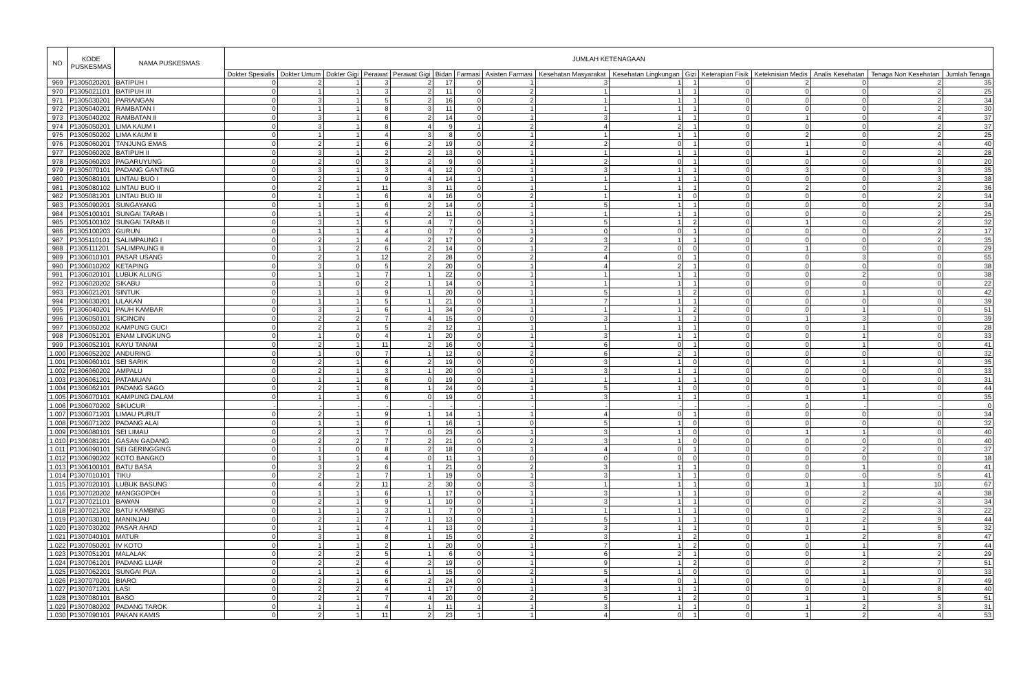| NO | KODE PUSKESMAS | NAMA PUSKESMAS | JUMLAH KETENAGAAN | | | | | | | | | | | | | | | |
| --- | --- | --- | --- | --- | --- | --- | --- | --- | --- | --- | --- | --- | --- | --- | --- | --- | --- | --- |
| | | | Dokter Spesialis | Dokter Umum | Dokter Gigi | Perawat | Perawat Gigi | Bidan | Farmasi | Asisten Farmasi | Kesehatan Masyarakat | Kesehatan Lingkungan | Gizi | Keterapian Fisik | Keteknisian Medis | Analis Kesehatan | Tenaga Non Kesehatan | Jumlah Tenaga |
| 969 | P1305020201 | BATIPUH I | 0 | 2 | 1 | 3 | 2 | 17 | 0 | 1 | 3 | 1 | 1 | 0 | 2 | 0 | 2 | 35 |
| 970 | P1305021101 | BATIPUH III | 0 | 1 | 1 | 3 | 2 | 11 | 0 | 2 | 1 | 1 | 1 | 0 | 0 | 0 | 2 | 25 |
| 971 | P1305030201 | PARIANGAN | 0 | 3 | 1 | 5 | 2 | 16 | 0 | 2 | 1 | 1 | 1 | 0 | 0 | 0 | 2 | 34 |
| 972 | P1305040201 | RAMBATAN I | 0 | 1 | 1 | 8 | 3 | 11 | 0 | 1 | 1 | 1 | 1 | 0 | 0 | 0 | 2 | 30 |
| 973 | P1305040202 | RAMBATAN II | 0 | 3 | 1 | 6 | 2 | 14 | 0 | 1 | 3 | 1 | 1 | 0 | 1 | 0 | 4 | 37 |
| 974 | P1305050201 | LIMA KAUM I | 0 | 3 | 1 | 8 | 4 | 9 | 1 | 2 | 4 | 2 | 1 | 0 | 0 | 0 | 2 | 37 |
| 975 | P1305050202 | LIMA KAUM II | 0 | 1 | 1 | 4 | 3 | 8 | 0 | 1 | 1 | 1 | 1 | 0 | 2 | 0 | 2 | 25 |
| 976 | P1305060201 | TANJUNG EMAS | 0 | 2 | 1 | 6 | 2 | 19 | 0 | 2 | 2 | 0 | 1 | 0 | 1 | 0 | 4 | 40 |
| 977 | P1305060202 | BATIPUH II | 0 | 3 | 1 | 2 | 2 | 13 | 0 | 1 | 1 | 1 | 1 | 0 | 1 | 0 | 2 | 28 |
| 978 | P1305060203 | PAGARUYUNG | 0 | 2 | 0 | 3 | 2 | 9 | 0 | 1 | 2 | 0 | 1 | 0 | 0 | 0 | 0 | 20 |
| 979 | P1305070101 | PADANG GANTING | 0 | 3 | 1 | 3 | 4 | 12 | 0 | 1 | 3 | 1 | 1 | 0 | 3 | 0 | 3 | 35 |
| 980 | P1305080101 | LINTAU BUO I | 0 | 2 | 1 | 9 | 4 | 14 | 1 | 1 | 1 | 1 | 1 | 0 | 0 | 0 | 3 | 38 |
| 981 | P1305080102 | LINTAU BUO II | 0 | 2 | 1 | 11 | 3 | 11 | 0 | 1 | 1 | 1 | 1 | 0 | 2 | 0 | 2 | 36 |
| 982 | P1305081201 | LINTAU BUO III | 0 | 1 | 1 | 6 | 4 | 16 | 0 | 2 | 1 | 1 | 0 | 0 | 0 | 0 | 2 | 34 |
| 983 | P1305090201 | SUNGAYANG | 0 | 1 | 1 | 6 | 2 | 14 | 0 | 1 | 5 | 1 | 1 | 0 | 0 | 0 | 2 | 34 |
| 984 | P1305100101 | SUNGAI TARAB I | 0 | 1 | 1 | 4 | 2 | 11 | 0 | 1 | 1 | 1 | 1 | 0 | 0 | 0 | 2 | 25 |
| 985 | P1305100102 | SUNGAI TARAB II | 0 | 3 | 1 | 5 | 4 | 7 | 0 | 1 | 5 | 1 | 2 | 0 | 1 | 0 | 2 | 32 |
| 986 | P1305100203 | GURUN | 0 | 1 | 1 | 4 | 0 | 7 | 0 | 1 | 0 | 0 | 1 | 0 | 0 | 0 | 2 | 17 |
| 987 | P1305110101 | SALIMPAUNG I | 0 | 2 | 1 | 4 | 2 | 17 | 0 | 2 | 3 | 1 | 1 | 0 | 0 | 0 | 2 | 35 |
| 988 | P1305111201 | SALIMPAUNG II | 0 | 1 | 2 | 6 | 2 | 14 | 0 | 1 | 2 | 0 | 0 | 0 | 1 | 0 | 0 | 29 |
| 989 | P1306010101 | PASAR USANG | 0 | 2 | 1 | 12 | 2 | 28 | 0 | 2 | 4 | 0 | 1 | 0 | 0 | 3 | 0 | 55 |
| 990 | P1306010202 | KETAPING | 0 | 3 | 0 | 5 | 2 | 20 | 0 | 1 | 4 | 2 | 1 | 0 | 0 | 0 | 0 | 38 |
| 991 | P1306020101 | LUBUK ALUNG | 0 | 1 | 1 | 7 | 1 | 22 | 0 | 1 | 1 | 1 | 1 | 0 | 0 | 2 | 0 | 38 |
| 992 | P1306020202 | SIKABU | 0 | 1 | 0 | 2 | 1 | 14 | 0 | 1 | 1 | 1 | 1 | 0 | 0 | 0 | 0 | 22 |
| 993 | P1306021201 | SINTUK | 0 | 1 | 1 | 9 | 1 | 20 | 0 | 1 | 5 | 1 | 2 | 0 | 0 | 1 | 0 | 42 |
| 994 | P1306030201 | ULAKAN | 0 | 1 | 1 | 5 | 1 | 21 | 0 | 1 | 7 | 1 | 1 | 0 | 0 | 0 | 0 | 39 |
| 995 | P1306040201 | PAUH KAMBAR | 0 | 3 | 1 | 6 | 1 | 34 | 0 | 1 | 1 | 1 | 2 | 0 | 0 | 1 | 0 | 51 |
| 996 | P1306050101 | SICINCIN | 0 | 2 | 2 | 7 | 4 | 15 | 0 | 0 | 3 | 1 | 1 | 0 | 1 | 3 | 0 | 39 |
| 997 | P1306050202 | KAMPUNG GUCI | 0 | 2 | 1 | 5 | 2 | 12 | 1 | 1 | 1 | 1 | 1 | 0 | 0 | 1 | 0 | 28 |
| 998 | P1306051201 | ENAM LINGKUNG | 0 | 1 | 0 | 4 | 1 | 20 | 0 | 1 | 3 | 1 | 1 | 0 | 0 | 1 | 0 | 33 |
| 999 | P1306052101 | KAYU TANAM | 0 | 2 | 1 | 11 | 2 | 16 | 0 | 1 | 6 | 0 | 1 | 0 | 0 | 1 | 0 | 41 |
| 1.000 | P1306052202 | ANDURING | 0 | 1 | 0 | 7 | 1 | 12 | 0 | 2 | 6 | 2 | 1 | 0 | 0 | 0 | 0 | 32 |
| 1.001 | P1306060101 | SEI SARIK | 0 | 2 | 1 | 6 | 2 | 19 | 0 | 0 | 3 | 1 | 0 | 0 | 0 | 1 | 0 | 35 |
| 1.002 | P1306060202 | AMPALU | 0 | 2 | 1 | 3 | 1 | 20 | 0 | 1 | 3 | 1 | 1 | 0 | 0 | 0 | 0 | 33 |
| 1.003 | P1306061201 | PATAMUAN | 0 | 1 | 1 | 6 | 0 | 19 | 0 | 1 | 1 | 1 | 1 | 0 | 0 | 0 | 0 | 31 |
| 1.004 | P1306062101 | PADANG SAGO | 0 | 2 | 1 | 8 | 1 | 24 | 0 | 1 | 5 | 1 | 0 | 0 | 0 | 1 | 0 | 44 |
| 1.005 | P1306070101 | KAMPUNG DALAM | 0 | 1 | 1 | 6 | 0 | 19 | 0 | 1 | 3 | 1 | 1 | 0 | 1 | 1 | 0 | 35 |
| 1.006 | P1306070202 | SIKUCUR | - | - | - | - | - | - | - | - | - | - | - | - | 0 | - | - | 0 |
| 1.007 | P1306071201 | LIMAU PURUT | 0 | 2 | 1 | 9 | 1 | 14 | 1 | 1 | 4 | 0 | 1 | 0 | 0 | 0 | 0 | 34 |
| 1.008 | P1306071202 | PADANG ALAI | 0 | 1 | 1 | 6 | 1 | 16 | 1 | 0 | 5 | 1 | 0 | 0 | 0 | 0 | 0 | 32 |
| 1.009 | P1306080101 | SEI LIMAU | 0 | 2 | 1 | 7 | 0 | 23 | 0 | 1 | 3 | 1 | 0 | 0 | 1 | 1 | 0 | 40 |
| 1.010 | P1306081201 | GASAN GADANG | 0 | 2 | 2 | 7 | 2 | 21 | 0 | 2 | 3 | 1 | 0 | 0 | 0 | 0 | 0 | 40 |
| 1.011 | P1306090101 | SEI GERINGGING | 0 | 1 | 0 | 8 | 2 | 18 | 0 | 1 | 4 | 0 | 1 | 0 | 0 | 2 | 0 | 37 |
| 1.012 | P1306090202 | KOTO BANGKO | 0 | 1 | 1 | 4 | 0 | 11 | 1 | 0 | 0 | 0 | 0 | 0 | 0 | 0 | 0 | 18 |
| 1.013 | P1306100101 | BATU BASA | 0 | 3 | 2 | 6 | 1 | 21 | 0 | 2 | 3 | 1 | 1 | 0 | 0 | 1 | 0 | 41 |
| 1.014 | P1307010101 | TIKU | 0 | 2 | 1 | 7 | 1 | 19 | 0 | 1 | 3 | 1 | 1 | 0 | 0 | 0 | 5 | 41 |
| 1.015 | P1307020101 | LUBUK BASUNG | 0 | 4 | 2 | 11 | 2 | 30 | 0 | 3 | 1 | 1 | 1 | 0 | 1 | 1 | 10 | 67 |
| 1.016 | P1307020202 | MANGGOPOH | 0 | 1 | 1 | 6 | 1 | 17 | 0 | 1 | 3 | 1 | 1 | 0 | 0 | 2 | 4 | 38 |
| 1.017 | P1307021101 | BAWAN | 0 | 2 | 1 | 9 | 1 | 10 | 0 | 1 | 3 | 1 | 1 | 0 | 0 | 2 | 3 | 34 |
| 1.018 | P1307021202 | BATU KAMBING | 0 | 1 | 1 | 3 | 1 | 7 | 0 | 1 | 1 | 1 | 1 | 0 | 0 | 2 | 3 | 22 |
| 1.019 | P1307030101 | MANINJAU | 0 | 2 | 1 | 7 | 1 | 13 | 0 | 1 | 5 | 1 | 1 | 0 | 1 | 2 | 9 | 44 |
| 1.020 | P1307030202 | PASAR AHAD | 0 | 1 | 1 | 4 | 1 | 13 | 0 | 1 | 3 | 1 | 1 | 0 | 0 | 1 | 5 | 32 |
| 1.021 | P1307040101 | MATUR | 0 | 3 | 1 | 8 | 1 | 15 | 0 | 2 | 3 | 1 | 2 | 0 | 1 | 2 | 8 | 47 |
| 1.022 | P1307050201 | IV KOTO | 0 | 1 | 1 | 2 | 1 | 20 | 0 | 1 | 7 | 1 | 2 | 0 | 0 | 1 | 7 | 44 |
| 1.023 | P1307051201 | MALALAK | 0 | 2 | 2 | 5 | 1 | 6 | 0 | 1 | 6 | 2 | 1 | 0 | 0 | 1 | 2 | 29 |
| 1.024 | P1307061201 | PADANG LUAR | 0 | 2 | 2 | 4 | 2 | 19 | 0 | 1 | 9 | 1 | 2 | 0 | 0 | 2 | 7 | 51 |
| 1.025 | P1307062201 | SUNGAI PUA | 0 | 1 | 1 | 6 | 1 | 15 | 0 | 2 | 5 | 1 | 0 | 0 | 0 | 1 | 0 | 33 |
| 1.026 | P1307070201 | BIARO | 0 | 2 | 1 | 6 | 2 | 24 | 0 | 1 | 4 | 0 | 1 | 0 | 0 | 1 | 7 | 49 |
| 1.027 | P1307071201 | LASI | 0 | 2 | 2 | 4 | 1 | 17 | 0 | 1 | 3 | 1 | 1 | 0 | 0 | 0 | 8 | 40 |
| 1.028 | P1307080101 | BASO | 0 | 2 | 1 | 7 | 4 | 20 | 0 | 2 | 5 | 1 | 2 | 0 | 1 | 1 | 5 | 51 |
| 1.029 | P1307080202 | PADANG TAROK | 0 | 1 | 1 | 4 | 1 | 11 | 1 | 1 | 3 | 1 | 1 | 0 | 1 | 2 | 3 | 31 |
| 1.030 | P1307090101 | PAKAN KAMIS | 0 | 2 | 1 | 11 | 2 | 23 | 1 | 1 | 4 | 0 | 1 | 0 | 1 | 2 | 4 | 53 |